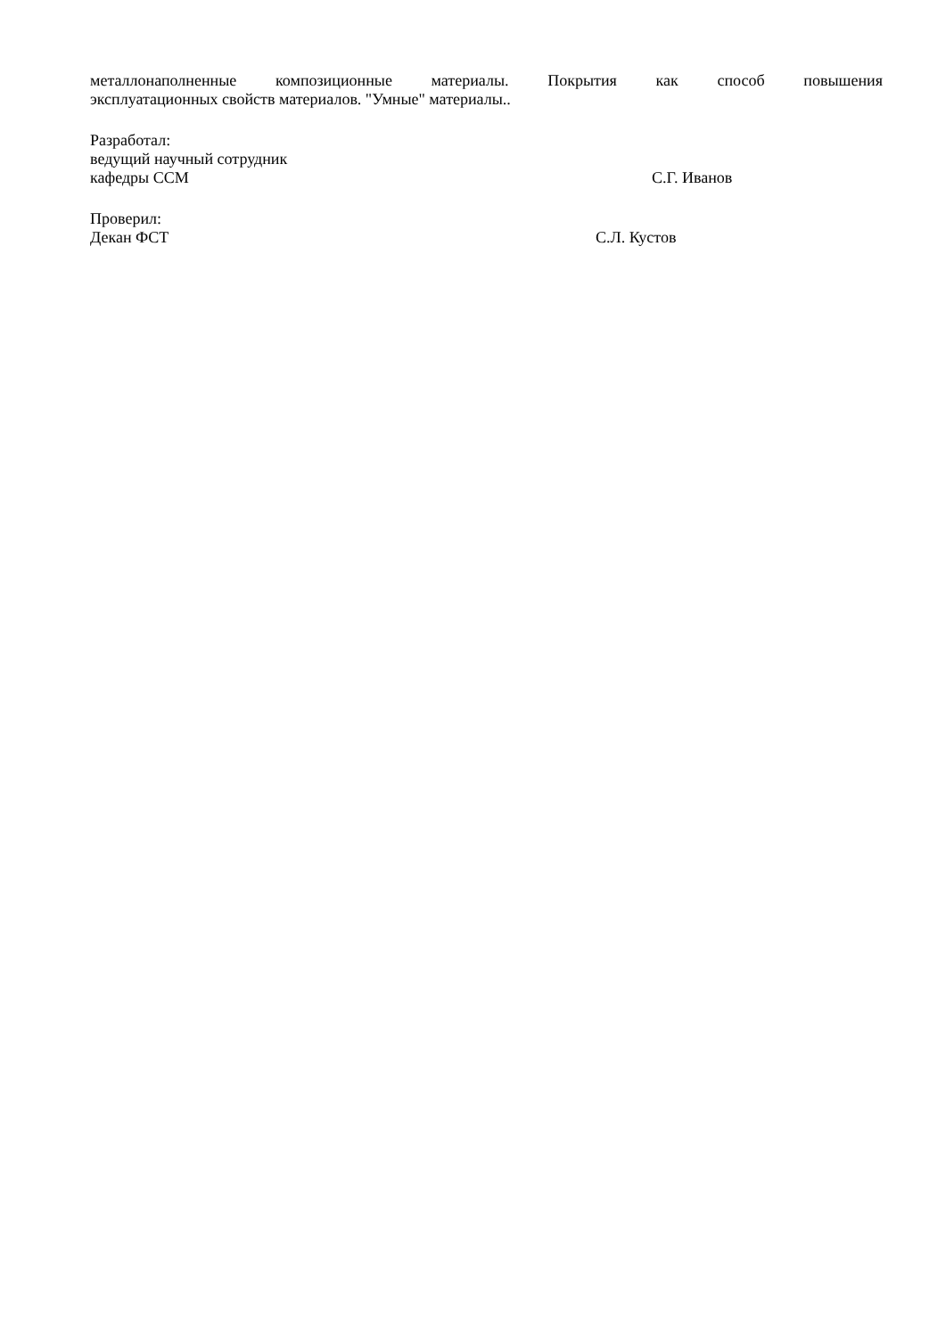металлонаполненные композиционные материалы. Покрытия как способ повышения
эксплуатационных свойств материалов. "Умные" материалы..
Разработал:
ведущий научный сотрудник
кафедры ССМ С.Г. Иванов
Проверил:
Декан ФСТ С.Л. Кустов